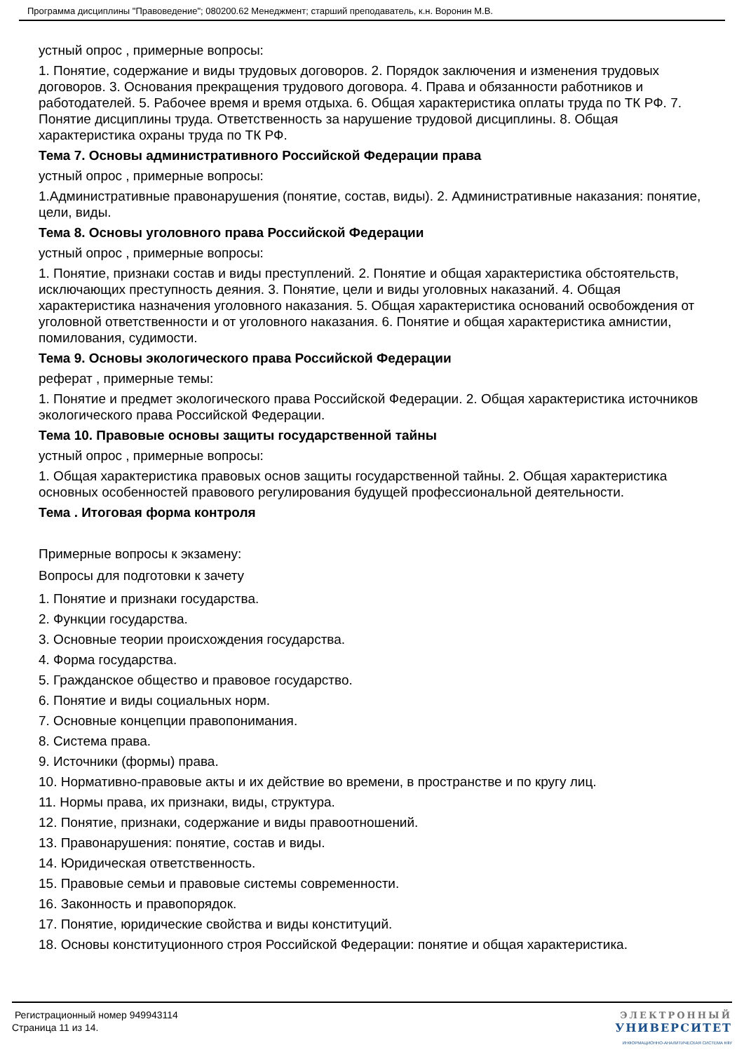Программа дисциплины "Правоведение"; 080200.62 Менеджмент; старший преподаватель, к.н. Воронин М.В.
устный опрос , примерные вопросы:
1. Понятие, содержание и виды трудовых договоров. 2. Порядок заключения и изменения трудовых договоров. 3. Основания прекращения трудового договора. 4. Права и обязанности работников и работодателей. 5. Рабочее время и время отдыха. 6. Общая характеристика оплаты труда по ТК РФ. 7. Понятие дисциплины труда. Ответственность за нарушение трудовой дисциплины. 8. Общая характеристика охраны труда по ТК РФ.
Тема 7. Основы административного Российской Федерации права
устный опрос , примерные вопросы:
1.Административные правонарушения (понятие, состав, виды). 2. Административные наказания: понятие, цели, виды.
Тема 8. Основы уголовного права Российской Федерации
устный опрос , примерные вопросы:
1. Понятие, признаки состав и виды преступлений. 2. Понятие и общая характеристика обстоятельств, исключающих преступность деяния. 3. Понятие, цели и виды уголовных наказаний. 4. Общая характеристика назначения уголовного наказания. 5. Общая характеристика оснований освобождения от уголовной ответственности и от уголовного наказания. 6. Понятие и общая характеристика амнистии, помилования, судимости.
Тема 9. Основы экологического права Российской Федерации
реферат , примерные темы:
1. Понятие и предмет экологического права Российской Федерации. 2. Общая характеристика источников экологического права Российской Федерации.
Тема 10. Правовые основы защиты государственной тайны
устный опрос , примерные вопросы:
1. Общая характеристика правовых основ защиты государственной тайны. 2. Общая характеристика основных особенностей правового регулирования будущей профессиональной деятельности.
Тема . Итоговая форма контроля
Примерные вопросы к экзамену:
Вопросы для подготовки к зачету
1. Понятие и признаки государства.
2. Функции государства.
3. Основные теории происхождения государства.
4. Форма государства.
5. Гражданское общество и правовое государство.
6. Понятие и виды социальных норм.
7. Основные концепции правопонимания.
8. Система права.
9. Источники (формы) права.
10. Нормативно-правовые акты и их действие во времени, в пространстве и по кругу лиц.
11. Нормы права, их признаки, виды, структура.
12. Понятие, признаки, содержание и виды правоотношений.
13. Правонарушения: понятие, состав и виды.
14. Юридическая ответственность.
15. Правовые семьи и правовые системы современности.
16. Законность и правопорядок.
17. Понятие, юридические свойства и виды конституций.
18. Основы конституционного строя Российской Федерации: понятие и общая характеристика.
Регистрационный номер 949943114
Страница 11 из 14.
ЭЛЕКТРОННЫЙ
УНИВЕРСИТЕТ
ИНФОРМАЦИОННО-АНАЛИТИЧЕСКАЯ СИСТЕМА КФУ